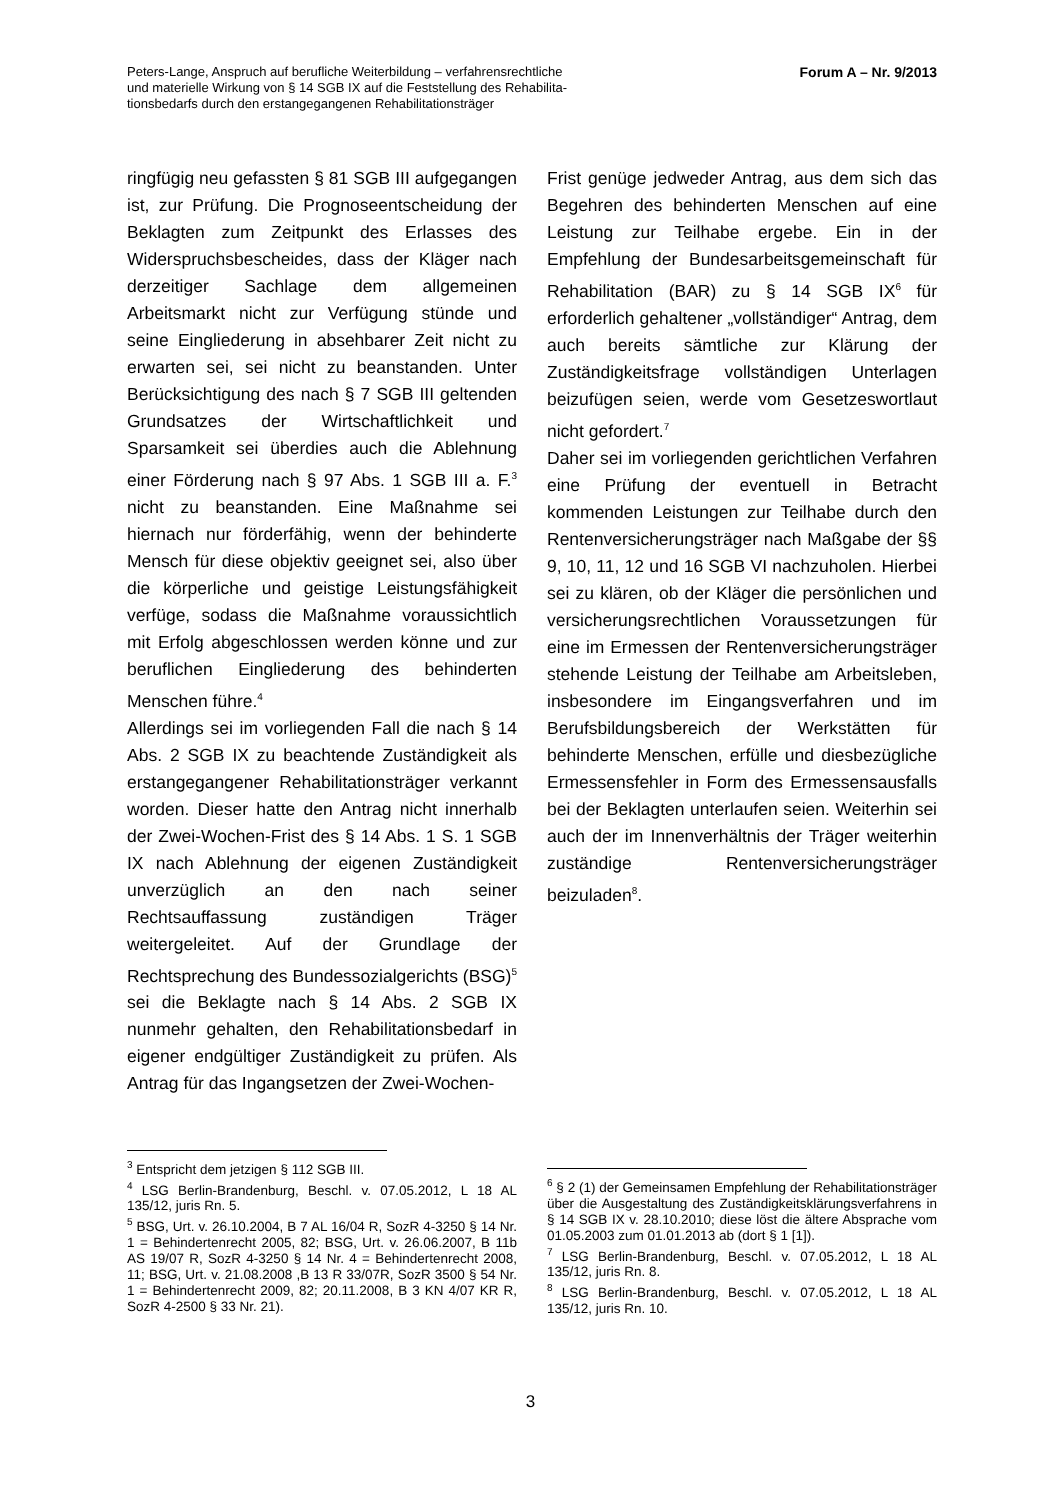Peters-Lange, Anspruch auf berufliche Weiterbildung – verfahrensrechtliche
und materielle Wirkung von § 14 SGB IX auf die Feststellung des Rehabilita-
tionsbedarfs durch den erstangegangenen Rehabilitationsträger
Forum A – Nr. 9/2013
ringfügig neu gefassten § 81 SGB III aufgegangen ist, zur Prüfung. Die Prognoseentscheidung der Beklagten zum Zeitpunkt des Erlasses des Widerspruchsbescheides, dass der Kläger nach derzeitiger Sachlage dem allgemeinen Arbeitsmarkt nicht zur Verfügung stünde und seine Eingliederung in absehbarer Zeit nicht zu erwarten sei, sei nicht zu beanstanden. Unter Berücksichtigung des nach § 7 SGB III geltenden Grundsatzes der Wirtschaftlichkeit und Sparsamkeit sei überdies auch die Ablehnung einer Förderung nach § 97 Abs. 1 SGB III a. F.<sup>3</sup> nicht zu beanstanden. Eine Maßnahme sei hiernach nur förderfähig, wenn der behinderte Mensch für diese objektiv geeignet sei, also über die körperliche und geistige Leistungsfähigkeit verfüge, sodass die Maßnahme voraussichtlich mit Erfolg abgeschlossen werden könne und zur beruflichen Eingliederung des behinderten Menschen führe.<sup>4</sup>
Allerdings sei im vorliegenden Fall die nach § 14 Abs. 2 SGB IX zu beachtende Zuständigkeit als erstangegangener Rehabilitationsträger verkannt worden. Dieser hatte den Antrag nicht innerhalb der Zwei-Wochen-Frist des § 14 Abs. 1 S. 1 SGB IX nach Ablehnung der eigenen Zuständigkeit unverzüglich an den nach seiner Rechtsauffassung zuständigen Träger weitergeleitet. Auf der Grundlage der Rechtsprechung des Bundessozialgerichts (BSG)<sup>5</sup> sei die Beklagte nach § 14 Abs. 2 SGB IX nunmehr gehalten, den Rehabilitationsbedarf in eigener endgültiger Zuständigkeit zu prüfen. Als Antrag für das Ingangsetzen der Zwei-Wochen-
Frist genüge jedweder Antrag, aus dem sich das Begehren des behinderten Menschen auf eine Leistung zur Teilhabe ergebe. Ein in der Empfehlung der Bundesarbeitsgemeinschaft für Rehabilitation (BAR) zu § 14 SGB IX<sup>6</sup> für erforderlich gehaltener „vollständiger“ Antrag, dem auch bereits sämtliche zur Klärung der Zuständigkeitsfrage vollständigen Unterlagen beizufügen seien, werde vom Gesetzeswortlaut nicht gefordert.<sup>7</sup>
Daher sei im vorliegenden gerichtlichen Verfahren eine Prüfung der eventuell in Betracht kommenden Leistungen zur Teilhabe durch den Rentenversicherungsträger nach Maßgabe der §§ 9, 10, 11, 12 und 16 SGB VI nachzuholen. Hierbei sei zu klären, ob der Kläger die persönlichen und versicherungsrechtlichen Voraussetzungen für eine im Ermessen der Rentenversicherungsträger stehende Leistung der Teilhabe am Arbeitsleben, insbesondere im Eingangsverfahren und im Berufsbildungsbereich der Werkstätten für behinderte Menschen, erfülle und diesbezügliche Ermessensfehler in Form des Ermessensausfalls bei der Beklagten unterlaufen seien. Weiterhin sei auch der im Innenverhältnis der Träger weiterhin zuständige Rentenversicherungsträger beizuladen<sup>8</sup>.
<sup>3</sup> Entspricht dem jetzigen § 112 SGB III.
<sup>4</sup> LSG Berlin-Brandenburg, Beschl. v. 07.05.2012, L 18 AL 135/12, juris Rn. 5.
<sup>5</sup> BSG, Urt. v. 26.10.2004, B 7 AL 16/04 R, SozR 4-3250 § 14 Nr. 1 = Behindertenrecht 2005, 82; BSG, Urt. v. 26.06.2007, B 11b AS 19/07 R, SozR 4-3250 § 14 Nr. 4 = Behindertenrecht 2008, 11; BSG, Urt. v. 21.08.2008 ,B 13 R 33/07R, SozR 3500 § 54 Nr. 1 = Behindertenrecht 2009, 82; 20.11.2008, B 3 KN 4/07 KR R, SozR 4-2500 § 33 Nr. 21).
<sup>6</sup> § 2 (1) der Gemeinsamen Empfehlung der Rehabilitationsträger über die Ausgestaltung des Zuständigkeitsklärungsverfahrens in § 14 SGB IX v. 28.10.2010; diese löst die ältere Absprache vom 01.05.2003 zum 01.01.2013 ab (dort § 1 [1]).
<sup>7</sup> LSG Berlin-Brandenburg, Beschl. v. 07.05.2012, L 18 AL 135/12, juris Rn. 8.
<sup>8</sup> LSG Berlin-Brandenburg, Beschl. v. 07.05.2012, L 18 AL 135/12, juris Rn. 10.
3